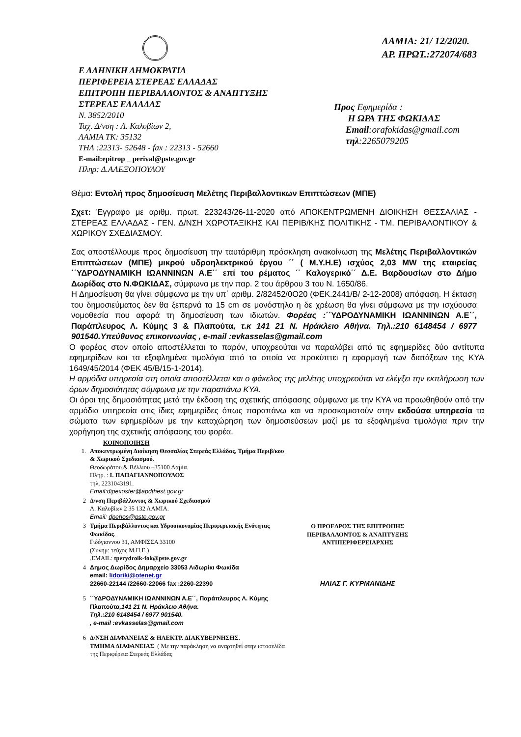Ε ΛΛΗΝΙΚΗ ΔΗΜΟΚΡΑΤΙΑ
ΠΕΡΙΦΕΡΕΙΑ ΣΤΕΡΕΑΣ ΕΛΛΑΔΑΣ
ΕΠΙΤΡΟΠΗ ΠΕΡΙΒΑΛΛΟΝΤΟΣ & ΑΝΑΠΤΥΞΗΣ
ΣΤΕΡΕΑΣ ΕΛΛΑΔΑΣ
Ν. 3852/2010
Ταχ. Δ/νση : Λ. Καλυβίων 2,
ΛΑΜΙΑ ΤΚ: 35132
ΤΗΛ :22313- 52648 - fax : 22313 - 52660
E-mail:epitrop _ perival@pste.gov.gr
Πληρ: Δ.ΑΛΕΞΟΠΟΥΛΟΥ
ΛΑΜΙΑ: 21/ 12/2020.
ΑΡ. ΠΡΩΤ.:272074/683
Προς Εφημερίδα :
Η ΩΡΑ ΤΗΣ ΦΩΚΙΔΑΣ
Email:orafokidas@gmail.com
τηλ:2265079205
Θέμα: Εντολή προς δημοσίευση Μελέτης Περιβαλλοντικων Επιπτώσεων (ΜΠΕ)
Σχετ: Έγγραφο με αριθμ. πρωτ. 223243/26-11-2020 από ΑΠΟΚΕΝΤΡΩΜΕΝΗ ΔΙΟΙΚΗΣΗ ΘΕΣΣΑΛΙΑΣ - ΣΤΕΡΕΑΣ ΕΛΛΑΔΑΣ - ΓΕΝ. Δ/ΝΣΗ ΧΩΡΟΤΑΞΙΚΗΣ ΚΑΙ ΠΕΡΙΒ/ΚΗΣ ΠΟΛΙΤΙΚΗΣ - ΤΜ. ΠΕΡΙΒΑΛΟΝΤΙΚΟΥ & ΧΩΡΙΚΟΥ ΣΧΕΔΙΑΣΜΟΥ.
Σας αποστέλλουμε προς δημοσίευση την ταυτάριθμη πρόσκληση ανακοίνωση της Μελέτης Περιβαλλοντικών Επιπτώσεων (ΜΠΕ) μικρού υδροηλεκτρικού έργου ΄΄ ( Μ.Υ.Η.Ε) ισχύος 2,03 MW της εταιρείας ΄΄ΥΔΡΟΔΥΝΑΜΙΚΗ ΙΩΑΝΝΙΝΩΝ Α.Ε΄΄ επί του ρέματος ΄΄ Καλογερικό΄΄ Δ.Ε. Βαρδουσίων στο Δήμο Δωρίδας στο Ν.ΦΩΚΙΔΑΣ, σύμφωνα με την παρ. 2 του άρθρου 3 του Ν. 1650/86.
Η Δημοσίευση θα γίνει σύμφωνα με την υπ΄ αριθμ. 2/82452/0Ο20 (ΦΕΚ.2441/Β/ 2-12-2008) απόφαση. Η έκταση του δημοσιεύματος δεν θα ξεπερνά τα 15 cm σε μονόστηλο η δε χρέωση θα γίνει σύμφωνα με την ισχύουσα νομοθεσία που αφορά τη δημοσίευση των ιδιωτών. Φορέας :΄΄ΥΔΡΟΔΥΝΑΜΙΚΗ ΙΩΑΝΝΙΝΩΝ Α.Ε΄΄, Παράπλευρος Λ. Κύμης 3 & Πλαπούτα, τ.κ 141 21 Ν. Ηράκλειο Αθήνα. Τηλ.:210 6148454 / 6977 901540.Υπεύθυνος επικοινωνίας , e-mail :evkasselas@gmail.com
Ο φορέας στον οποίο αποστέλλεται το παρόν, υποχρεούται να παραλάβει από τις εφημερίδες δύο αντίτυπα εφημερίδων και τα εξοφλημένα τιμολόγια από τα οποία να προκύπτει η εφαρμογή των διατάξεων της ΚΥΑ 1649/45/2014 (ΦΕΚ 45/Β/15-1-2014).
Η αρμόδια υπηρεσία στη οποία αποστέλλεται και ο φάκελος της μελέτης υποχρεούται να ελέγξει την εκπλήρωση των όρων δημοσιότητας σύμφωνα με την παραπάνω ΚΥΑ.
Οι όροι της δημοσιότητας μετά την έκδοση της σχετικής απόφασης σύμφωνα με την ΚΥΑ να προωθηθούν από την αρμόδια υπηρεσία στις ίδιες εφημερίδες όπως παραπάνω και να προσκομιστούν στην εκδούσα υπηρεσία τα σώματα των εφημερίδων με την καταχώρηση των δημοσιεύσεων μαζί με τα εξοφλημένα τιμολόγια πριν την χορήγηση της σχετικής απόφασης του φορέα.
ΚΟΙΝΟΠΟΙΗΣΗ
1. Αποκεντρωμένη Διοίκηση Θεσσαλίας Στερεάς Ελλάδας, Τμήμα Περιβ/κου & Χωρικού Σχεδιασμού.
Θεοδωράτου & Βέλλιου –35100 Λαμία.
Πληρ. : Ι. ΠΑΠΑΓΙΑΝΝΟΠΟΥΛΟΣ
τηλ. 2231043191.
Email:dipexoster@apdthest.gov.gr
2 Δ/νση Περιβάλλοντος & Χωρικού Σχεδιασμού
Λ. Καλυβίων 2 35 132 ΛΑΜΙΑ.
Email: dpehos@pste.gov.gr
3 Τμήμα Περιβάλλοντος και Υδροοικονομίας Περιφερειακής Ενότητας Φωκίδας.
Γιδόγιαννου 31, ΑΜΦΙΣΣΑ 33100
(Συνημ: τεύχος Μ.Π.Ε.)
.ΕΜAIL: tperydroik-fok@pste.gov.gr
4 Δημος Δωρίδος Δημαρχείο 33053 Λιδωρίκι Φωκίδα
email: lidoriki@otenet.gr
22660-22144 /22660-22066 fax :2260-22390
5 ΄΄ΥΔΡΟΔΥΝΑΜΙΚΗ ΙΩΑΝΝΙΝΩΝ Α.Ε΄΄, Παράπλευρος Λ. Κύμης Πλαπούτα,141 21 Ν. Ηράκλειο Αθήνα.
Τηλ.:210 6148454 / 6977 901540.
, e-mail :evkasselas@gmail.com
6 Δ/ΝΣΗ ΔΙΑΦΑΝΕΙΑΣ & ΗΛΕΚΤΡ. ΔΙΑΚΥΒΕΡΝΗΣΗΣ.
ΤΜΗΜΑ ΔΙΑΦΑΝΕΙΑΣ. ( Με την παράκληση να αναρτηθεί στην ιστοσελίδα της Περιφέρεια Στερεάς Ελλάδας
Ο ΠΡΟΕΔΡΟΣ ΤΗΣ ΕΠΙΤΡΟΠΗΣ
ΠΕΡΙΒΑΛΛΟΝΤΟΣ & ΑΝΑΠΤΥΞΗΣ
ΑΝΤΙΠΕΡΙΦΕΡΕΙΑΡΧΗΣ
ΗΛΙΑΣ Γ. ΚΥΡΜΑΝΙΔΗΣ